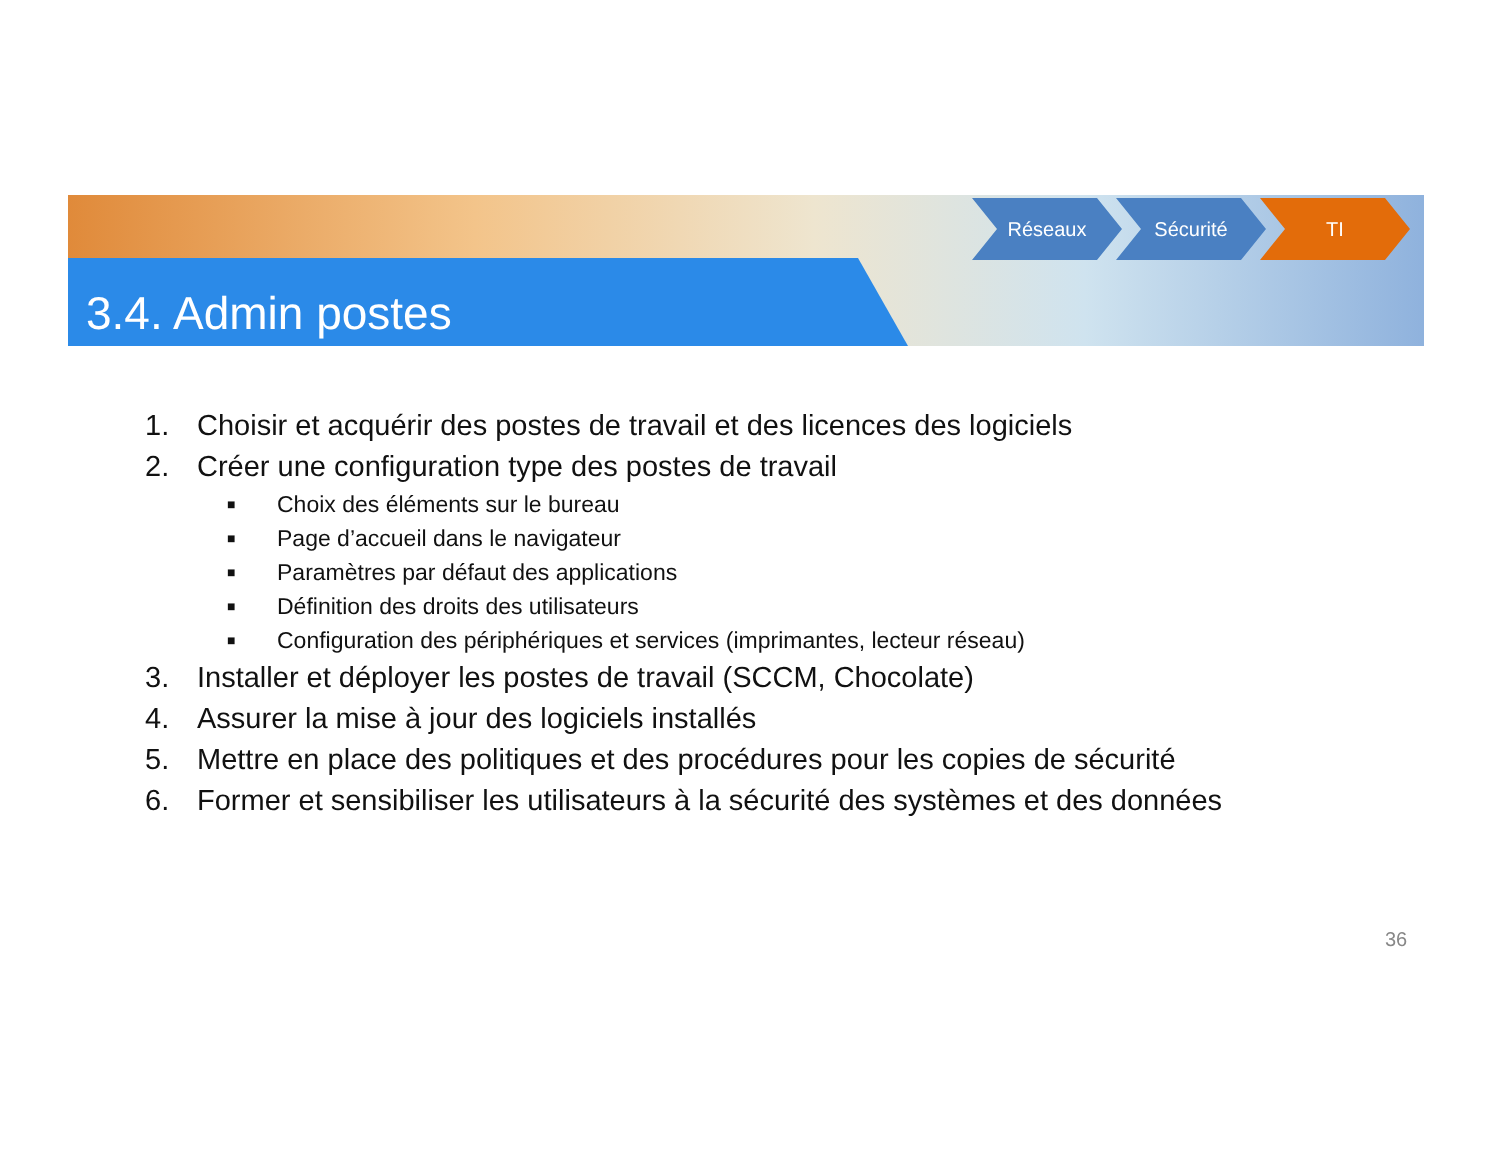3.4. Admin postes
Réseaux Sécurité TI
1. Choisir et acquérir des postes de travail et des licences des logiciels
2. Créer une configuration type des postes de travail
■ Choix des éléments sur le bureau
■ Page d’accueil dans le navigateur
■ Paramètres par défaut des applications
■ Définition des droits des utilisateurs
■ Configuration des périphériques et services (imprimantes, lecteur réseau)
3. Installer et déployer les postes de travail (SCCM, Chocolate)
4. Assurer la mise à jour des logiciels installés
5. Mettre en place des politiques et des procédures pour les copies de sécurité
6. Former et sensibiliser les utilisateurs à la sécurité des systèmes et des données
36